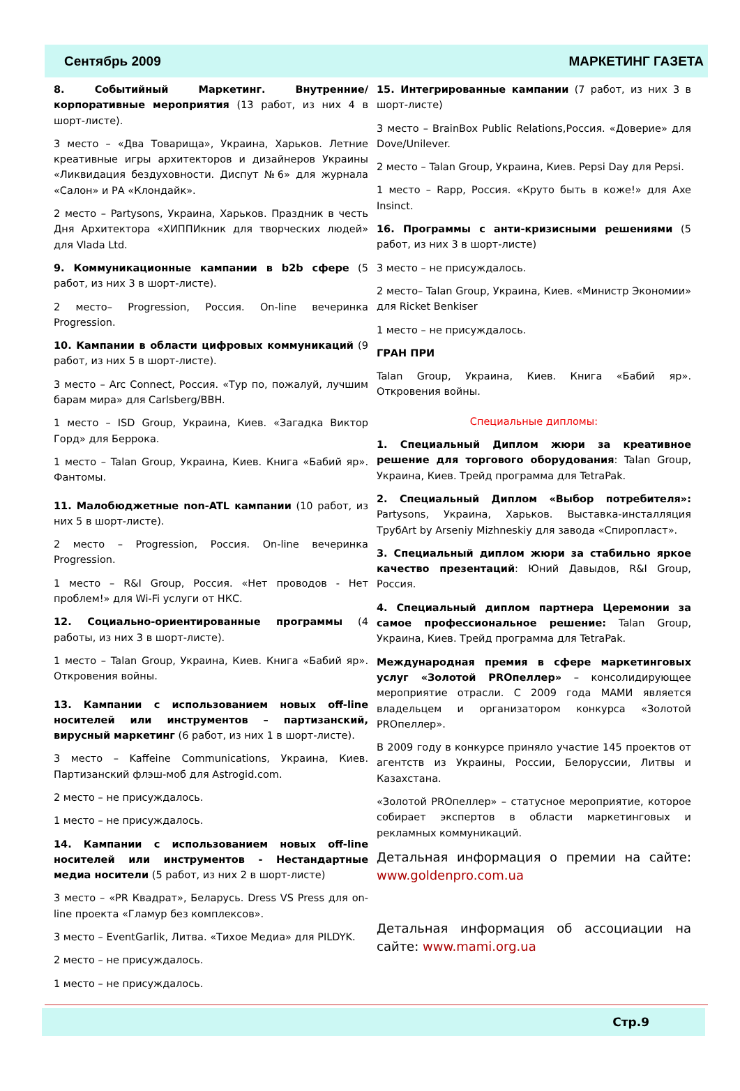Сентябрь 2009 МАРКЕТИНГ ГАЗЕТА
8. Событийный Маркетинг. Внутренние/корпоративные мероприятия (13 работ, из них 4 в шорт-листе).
3 место – «Два Товарища», Украина, Харьков. Летние креативные игры архитекторов и дизайнеров Украины «Ликвидация бездуховности. Диспут №6» для журнала «Салон» и РА «Клондайк».
2 место – Partysons, Украина, Харьков. Праздник в честь Дня Архитектора «ХИППИкник для творческих людей» для Vlada Ltd.
9. Коммуникационные кампании в b2b сфере (5 работ, из них 3 в шорт-листе).
2 место– Progression, Россия. On-line вечеринка Progression.
10. Кампании в области цифровых коммуникаций (9 работ, из них 5 в шорт-листе).
3 место – Arc Connect, Россия. «Тур по, пожалуй, лучшим барам мира» для Carlsberg/BBH.
1 место – ISD Group, Украина, Киев. «Загадка Виктор Горд» для Беррока.
1 место – Talan Group, Украина, Киев. Книга «Бабий яр». Фантомы.
11. Малобюджетные non-ATL кампании (10 работ, из них 5 в шорт-листе).
2 место – Progression, Россия. On-line вечеринка Progression.
1 место – R&I Group, Россия. «Нет проводов - Нет проблем!» для Wi-Fi услуги от НКС.
12. Социально-ориентированные программы (4 работы, из них 3 в шорт-листе).
1 место – Talan Group, Украина, Киев. Книга «Бабий яр». Откровения войны.
13. Кампании с использованием новых off-line носителей или инструментов – партизанский, вирусный маркетинг (6 работ, из них 1 в шорт-листе).
3 место – Kaffeine Communications, Украина, Киев. Партизанский флэш-моб для Astrogid.com.
2 место – не присуждалось.
1 место – не присуждалось.
14. Кампании с использованием новых off-line носителей или инструментов - Нестандартные медиа носители (5 работ, из них 2 в шорт-листе)
3 место – «PR Квадрат», Беларусь. Dress VS Press для on-line проекта «Гламур без комплексов».
3 место – EventGarlik, Литва. «Тихое Медиа» для PILDYK.
2 место – не присуждалось.
1 место – не присуждалось.
15. Интегрированные кампании (7 работ, из них 3 в шорт-листе)
3 место – BrainBox Public Relations,Россия. «Доверие» для Dove/Unilever.
2 место – Talan Group, Украина, Киев. Pepsi Day для Pepsi.
1 место – Rapp, Россия. «Круто быть в коже!» для Axe Insinct.
16. Программы с анти-кризисными решениями (5 работ, из них 3 в шорт-листе)
3 место – не присуждалось.
2 место– Talan Group, Украина, Киев. «Министр Экономии» для Ricket Benkiser
1 место – не присуждалось.
ГРАН ПРИ
Talan Group, Украина, Киев. Книга «Бабий яр». Откровения войны.
Специальные дипломы:
1. Специальный Диплом жюри за креативное решение для торгового оборудования: Talan Group, Украина, Киев. Трейд программа для TetraPak.
2. Специальный Диплом «Выбор потребителя»: Partysons, Украина, Харьков. Выставка-инсталляция ТрубArt by Arseniy Mizhneskiy для завода «Спиропласт».
3. Специальный диплом жюри за стабильно яркое качество презентаций: Юний Давыдов, R&I Group, Россия.
4. Специальный диплом партнера Церемонии за самое профессиональное решение: Talan Group, Украина, Киев. Трейд программа для TetraPak.
Международная премия в сфере маркетинговых услуг «Золотой PROпеллер» – консолидирующее мероприятие отрасли. С 2009 года МАМИ является владельцем и организатором конкурса «Золотой PROпеллер».
В 2009 году в конкурсе приняло участие 145 проектов от агентств из Украины, России, Белоруссии, Литвы и Казахстана.
«Золотой PROпеллер» – статусное мероприятие, которое собирает экспертов в области маркетинговых и рекламных коммуникаций.
Детальная информация о премии на сайте: www.goldenpro.com.ua
Детальная информация об ассоциации на сайте: www.mami.org.ua
Стр.9